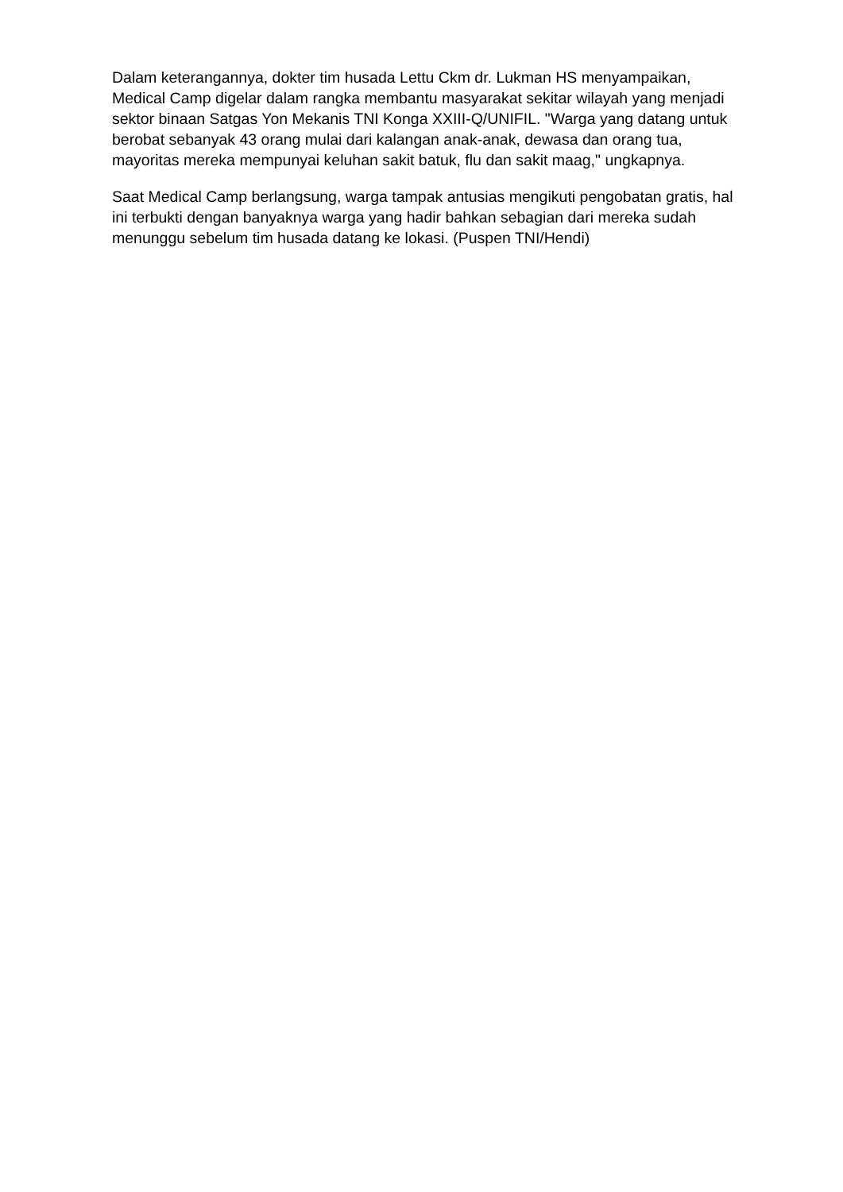Dalam keterangannya, dokter tim husada Lettu Ckm dr. Lukman HS menyampaikan, Medical Camp digelar dalam rangka membantu masyarakat sekitar wilayah yang menjadi sektor binaan Satgas Yon Mekanis TNI Konga XXIII-Q/UNIFIL. "Warga yang datang untuk berobat sebanyak 43 orang mulai dari kalangan anak-anak, dewasa dan orang tua, mayoritas mereka mempunyai keluhan sakit batuk, flu dan sakit maag," ungkapnya.
Saat Medical Camp berlangsung, warga tampak antusias mengikuti pengobatan gratis, hal ini terbukti dengan banyaknya warga yang hadir bahkan sebagian dari mereka sudah menunggu sebelum tim husada datang ke lokasi. (Puspen TNI/Hendi)